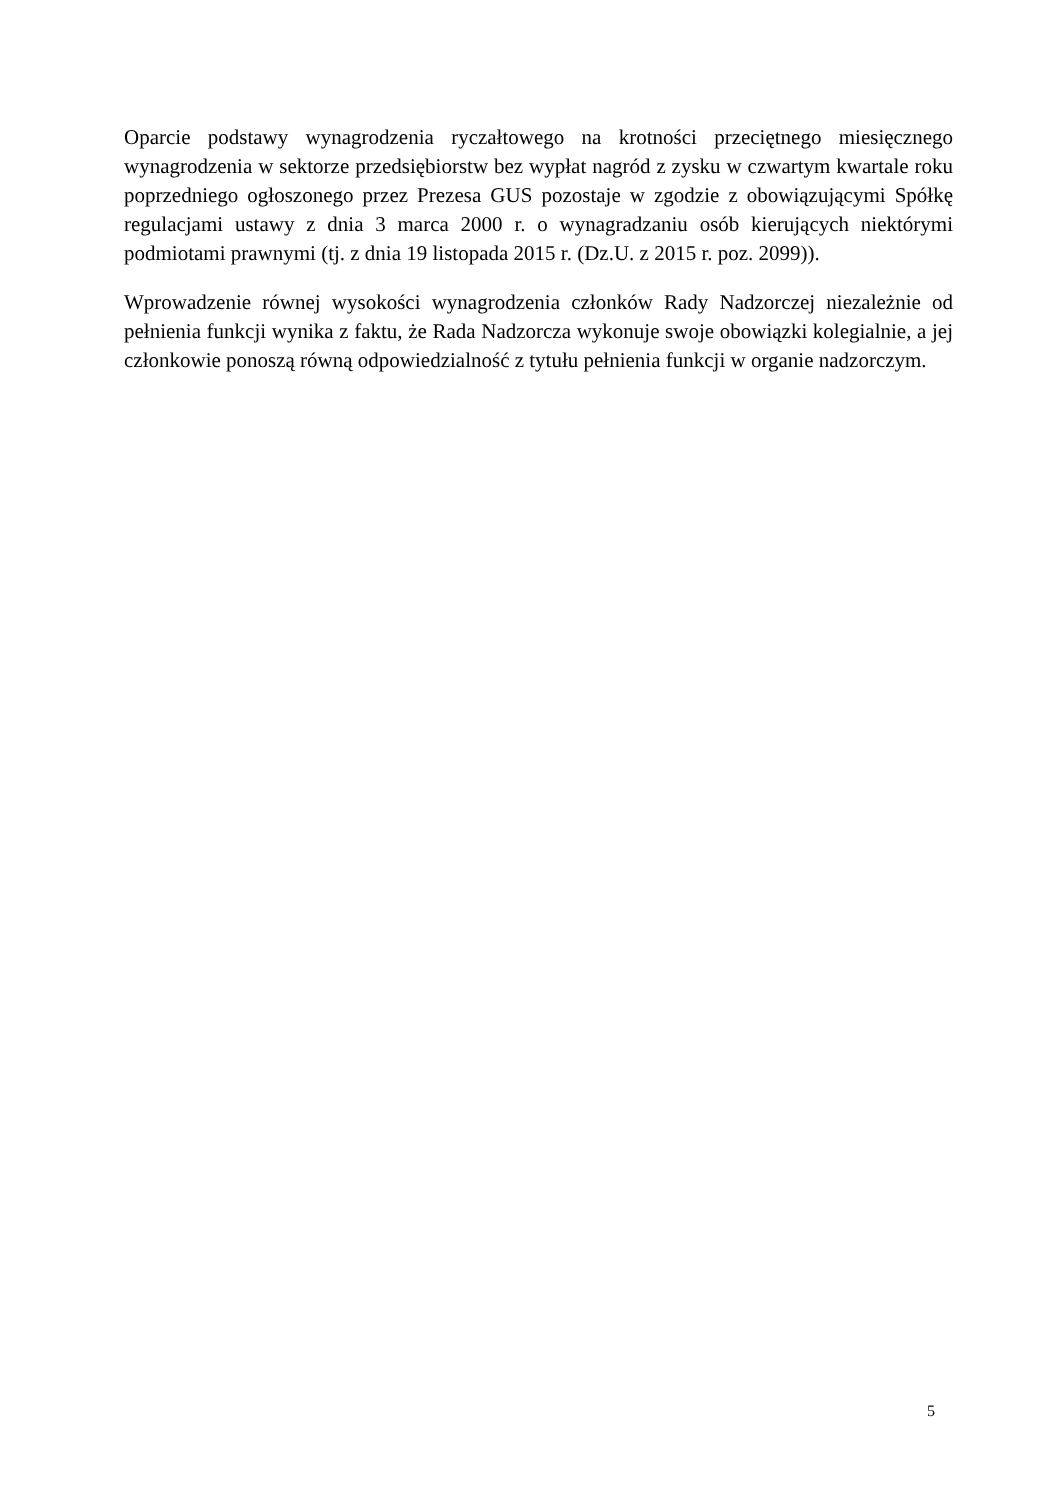Oparcie podstawy wynagrodzenia ryczałtowego na krotności przeciętnego miesięcznego wynagrodzenia w sektorze przedsiębiorstw bez wypłat nagród z zysku w czwartym kwartale roku poprzedniego ogłoszonego przez Prezesa GUS pozostaje w zgodzie z obowiązującymi Spółkę regulacjami ustawy z dnia 3 marca 2000 r. o wynagradzaniu osób kierujących niektórymi podmiotami prawnymi (tj. z dnia 19 listopada 2015 r. (Dz.U. z 2015 r. poz. 2099)).
Wprowadzenie równej wysokości wynagrodzenia członków Rady Nadzorczej niezależnie od pełnienia funkcji wynika z faktu, że Rada Nadzorcza wykonuje swoje obowiązki kolegialnie, a jej członkowie ponoszą równą odpowiedzialność z tytułu pełnienia funkcji w organie nadzorczym.
5